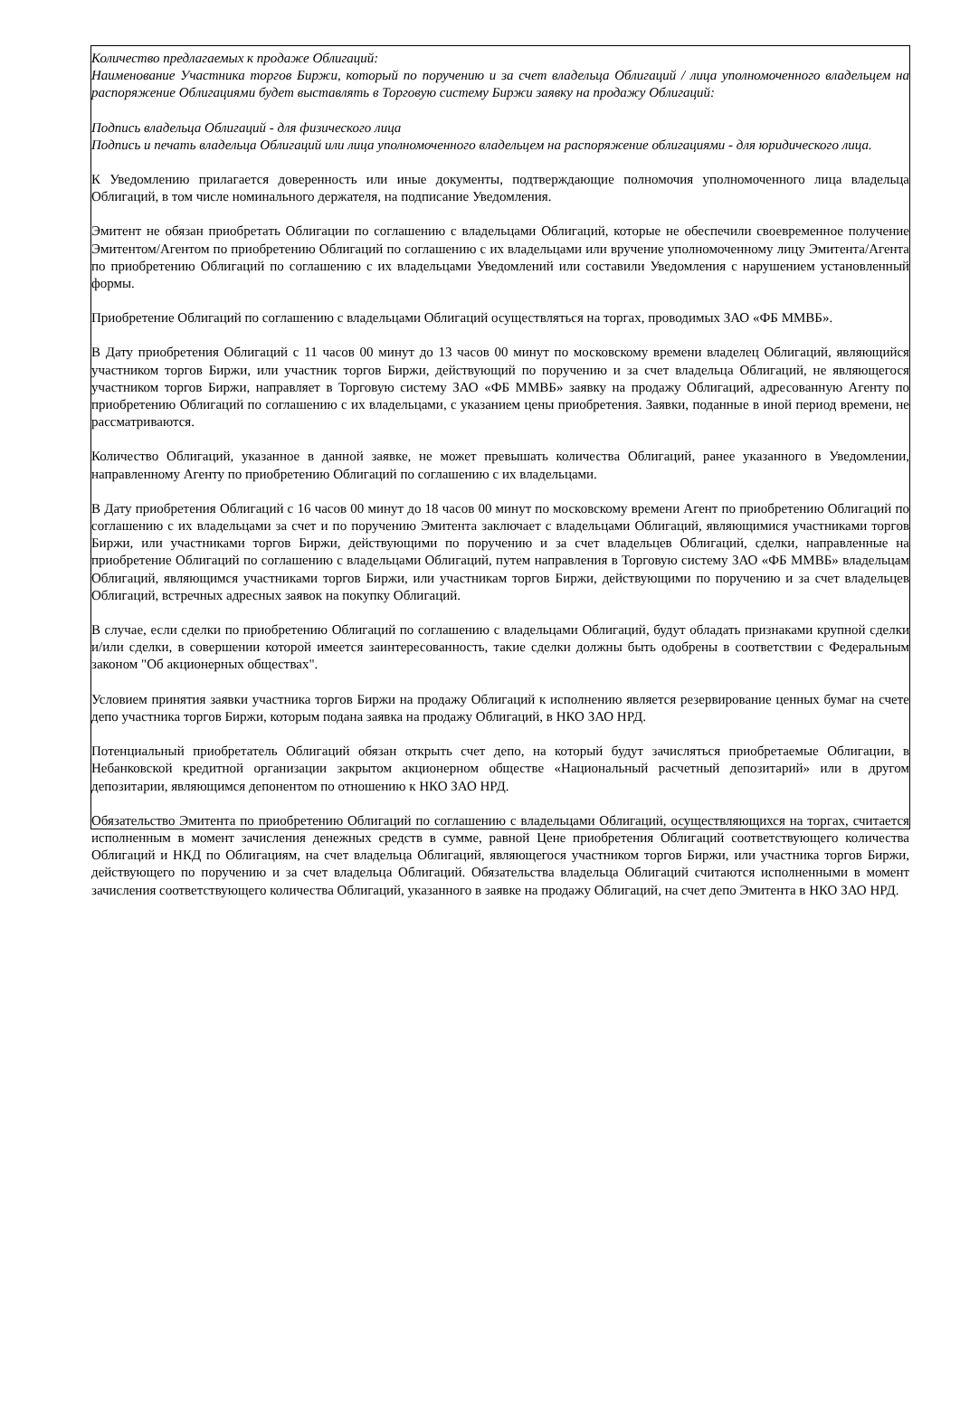Количество предлагаемых к продаже Облигаций:
Наименование Участника торгов Биржи, который по поручению и за счет владельца Облигаций / лица уполномоченного владельцем на распоряжение Облигациями будет выставлять в Торговую систему Биржи заявку на продажу Облигаций:
Подпись владельца Облигаций - для физического лица
Подпись и печать владельца Облигаций или лица уполномоченного владельцем на распоряжение облигациями - для юридического лица.
К Уведомлению прилагается доверенность или иные документы, подтверждающие полномочия уполномоченного лица владельца Облигаций, в том числе номинального держателя, на подписание Уведомления.
Эмитент не обязан приобретать Облигации по соглашению с владельцами Облигаций, которые не обеспечили своевременное получение Эмитентом/Агентом по приобретению Облигаций по соглашению с их владельцами или вручение уполномоченному лицу Эмитента/Агента по приобретению Облигаций по соглашению с их владельцами Уведомлений или составили Уведомления с нарушением установленный формы.
Приобретение Облигаций по соглашению с владельцами Облигаций осуществляться на торгах, проводимых ЗАО «ФБ ММВБ».
В Дату приобретения Облигаций с 11 часов 00 минут до 13 часов 00 минут по московскому времени владелец Облигаций, являющийся участником торгов Биржи, или участник торгов Биржи, действующий по поручению и за счет владельца Облигаций, не являющегося участником торгов Биржи, направляет в Торговую систему ЗАО «ФБ ММВБ» заявку на продажу Облигаций, адресованную Агенту по приобретению Облигаций по соглашению с их владельцами, с указанием цены приобретения. Заявки, поданные в иной период времени, не рассматриваются.
Количество Облигаций, указанное в данной заявке, не может превышать количества Облигаций, ранее указанного в Уведомлении, направленному Агенту по приобретению Облигаций по соглашению с их владельцами.
В Дату приобретения Облигаций с 16 часов 00 минут до 18 часов 00 минут по московскому времени Агент по приобретению Облигаций по соглашению с их владельцами за счет и по поручению Эмитента заключает с владельцами Облигаций, являющимися участниками торгов Биржи, или участниками торгов Биржи, действующими по поручению и за счет владельцев Облигаций, сделки, направленные на приобретение Облигаций по соглашению с владельцами Облигаций, путем направления в Торговую систему ЗАО «ФБ ММВБ» владельцам Облигаций, являющимся участниками торгов Биржи, или участникам торгов Биржи, действующими по поручению и за счет владельцев Облигаций, встречных адресных заявок на покупку Облигаций.
В случае, если сделки по приобретению Облигаций по соглашению с владельцами Облигаций, будут обладать признаками крупной сделки и/или сделки, в совершении которой имеется заинтересованность, такие сделки должны быть одобрены в соответствии с Федеральным законом "Об акционерных обществах".
Условием принятия заявки участника торгов Биржи на продажу Облигаций к исполнению является резервирование ценных бумаг на счете депо участника торгов Биржи, которым подана заявка на продажу Облигаций, в НКО ЗАО НРД.
Потенциальный приобретатель Облигаций обязан открыть счет депо, на который будут зачисляться приобретаемые Облигации, в Небанковской кредитной организации закрытом акционерном обществе «Национальный расчетный депозитарий» или в другом депозитарии, являющимся депонентом по отношению к НКО ЗАО НРД.
Обязательство Эмитента по приобретению Облигаций по соглашению с владельцами Облигаций, осуществляющихся на торгах, считается исполненным в момент зачисления денежных средств в сумме, равной Цене приобретения Облигаций соответствующего количества Облигаций и НКД по Облигациям, на счет владельца Облигаций, являющегося участником торгов Биржи, или участника торгов Биржи, действующего по поручению и за счет владельца Облигаций. Обязательства владельца Облигаций считаются исполненными в момент зачисления соответствующего количества Облигаций, указанного в заявке на продажу Облигаций, на счет депо Эмитента в НКО ЗАО НРД.